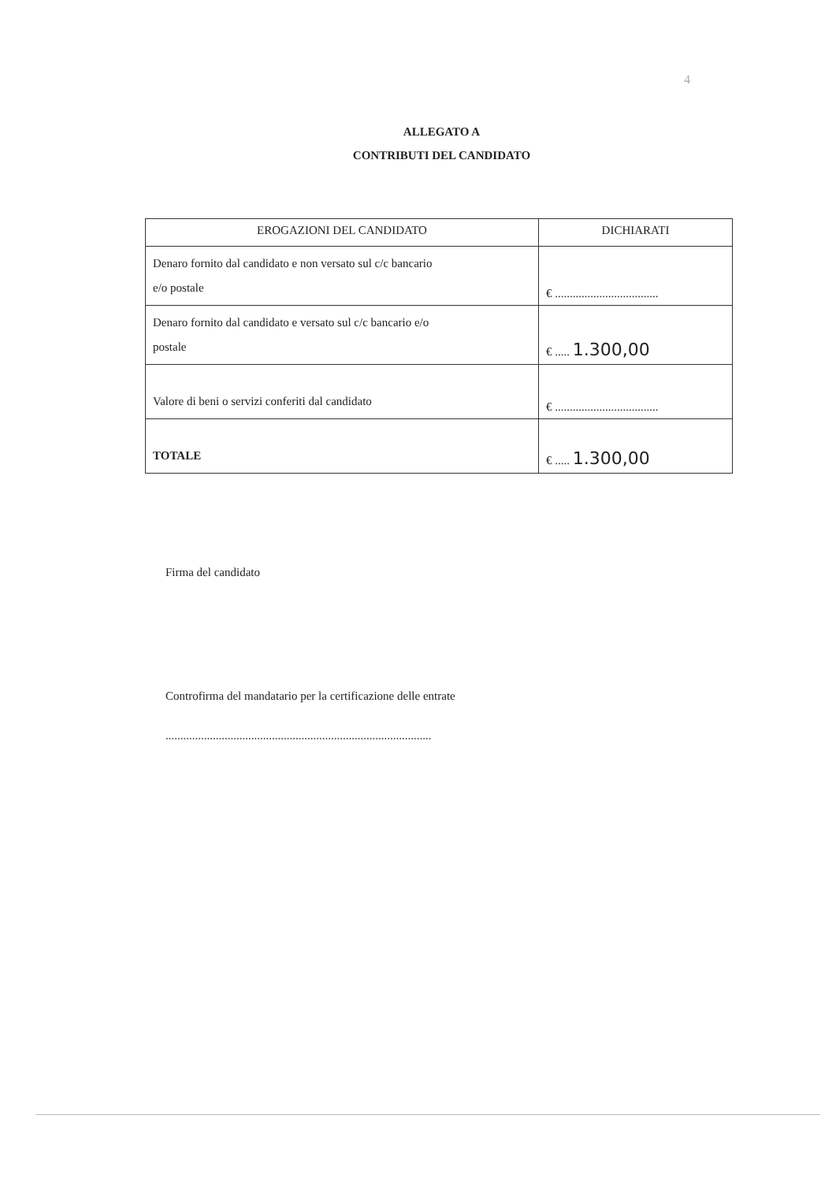4
ALLEGATO A
CONTRIBUTI DEL CANDIDATO
| EROGAZIONI DEL CANDIDATO | DICHIARATI |
| --- | --- |
| Denaro fornito dal candidato e non versato sul c/c bancario e/o postale | € ................................... |
| Denaro fornito dal candidato e versato sul c/c bancario e/o postale | € ..... 1.300,00 |
| Valore di beni o servizi conferiti dal candidato | € ................................... |
| TOTALE | € ..... 1.300,00 |
Firma del candidato
Controfirma del mandatario per la certificazione delle entrate
..........................................................................................